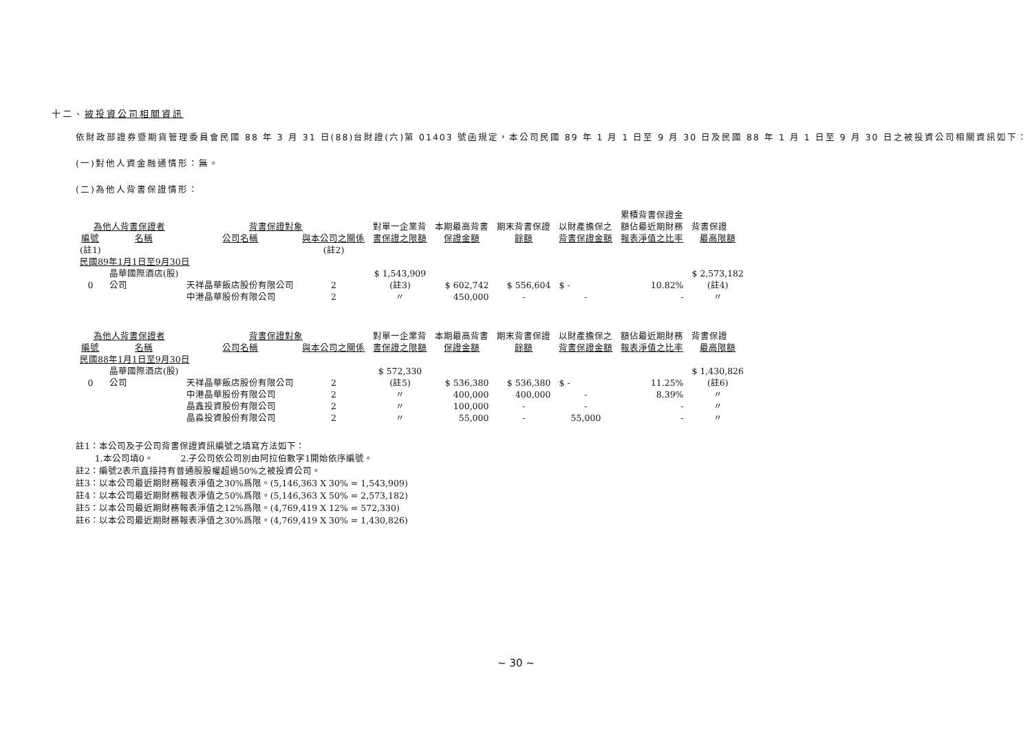十二、被投資公司相關資訊
依財政部證券暨期貨管理委員會民國 88 年 3 月 31 日(88)台財證(六)第 01403 號函規定，本公司民國 89 年 1 月 1 日至 9 月 30 日及民國 88 年 1 月 1 日至 9 月 30 日之被投資公司相關資訊如下：
(一)對他人資金融通情形：無。
(二)為他人背書保證情形：
| 為他人背書保證者 | | 背書保證對象 | | 對單一企業背 | 本期最高背書 | 期末背書保證 | 以財產擔保之 | 累積背書保證金 額佔最近期財務 | 背書保證 |
| 編號 | 名稱 | 公司名稱 | 與本公司之關係 | 書保證之限額 | 保證金額 | 餘額 | 背書保證金額 | 報表淨值之比率 | 最高限額 |
| (註1) | | | (註2) | | | | | | |
| 民國89年1月1日至9月30日 | | | | | | | | | |
| 0 | 晶華國際酒店(股) 公司 | 天祥晶華飯店股份有限公司 | 2 | $ 1,543,909 (註3) | $ 602,742 | $ 556,604 | $ - | 10.82% | $ 2,573,182 (註4) |
| | | 中港晶華股份有限公司 | 2 | 〃 | 450,000 | - | - | - | 〃 |
| 為他人背書保證者 | | 背書保證對象 | | 對單一企業背 | 本期最高背書 | 期末背書保證 | 以財產擔保之 | 額佔最近期財務 | 背書保證 |
| 編號 | 名稱 | 公司名稱 | 與本公司之關係 | 書保證之限額 | 保證金額 | 餘額 | 背書保證金額 | 報表淨值之比率 | 最高限額 |
| 民國88年1月1日至9月30日 | | | | | | | | | |
| 0 | 晶華國際酒店(股) 公司 | 天祥晶華飯店股份有限公司 | 2 | $ 572,330 (註5) | $ 536,380 | $ 536,380 | $ - | 11.25% | $ 1,430,826 (註6) |
| | | 中港晶華股份有限公司 | 2 | 〃 | 400,000 | 400,000 | - | 8.39% | 〃 |
| | | 晶鑫投資股份有限公司 | 2 | 〃 | 100,000 | - | - | - | 〃 |
| | | 晶淼投資股份有限公司 | 2 | 〃 | 55,000 | - | 55,000 | - | 〃 |
註1：本公司及子公司背書保證資訊編號之填寫方法如下：
1.本公司填0。 2.子公司依公司別由阿拉伯數字1開始依序編號。
註2：編號2表示直接持有普通股股權超過50%之被投資公司。
註3：以本公司最近期財務報表淨值之30%爲限。(5,146,363 X 30% = 1,543,909)
註4：以本公司最近期財務報表淨值之50%爲限。(5,146,363 X 50% = 2,573,182)
註5：以本公司最近期財務報表淨值之12%爲限。(4,769,419 X 12% = 572,330)
註6：以本公司最近期財務報表淨值之30%爲限。(4,769,419 X 30% = 1,430,826)
~ 30 ~